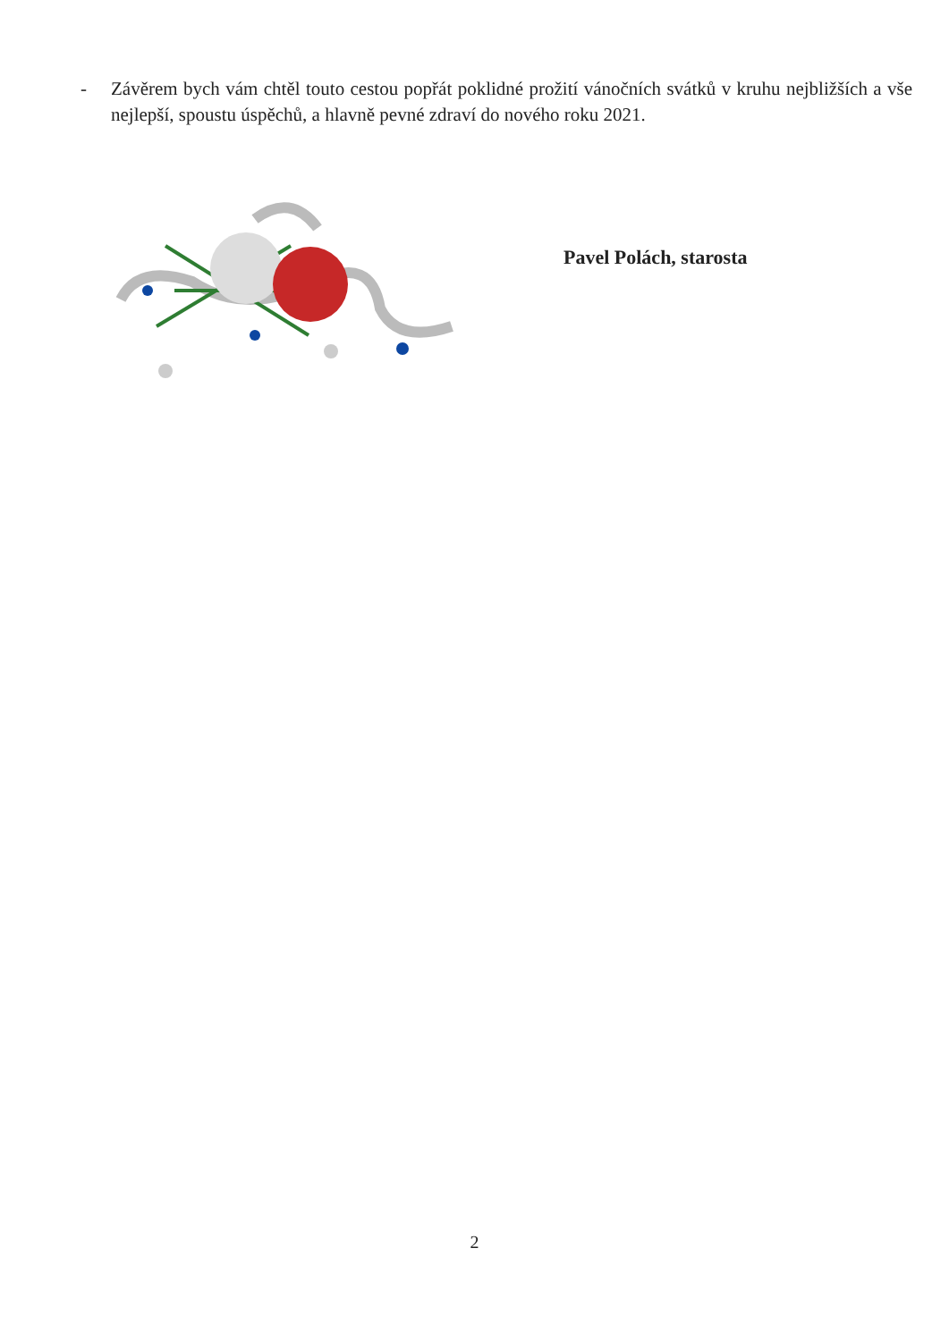- Závěrem bych vám chtěl touto cestou popřát poklidné prožití vánočních svátků v kruhu nejbližších a vše nejlepší, spoustu úspěchů, a hlavně pevné zdraví do nového roku 2021.
Pavel Polách, starosta
2